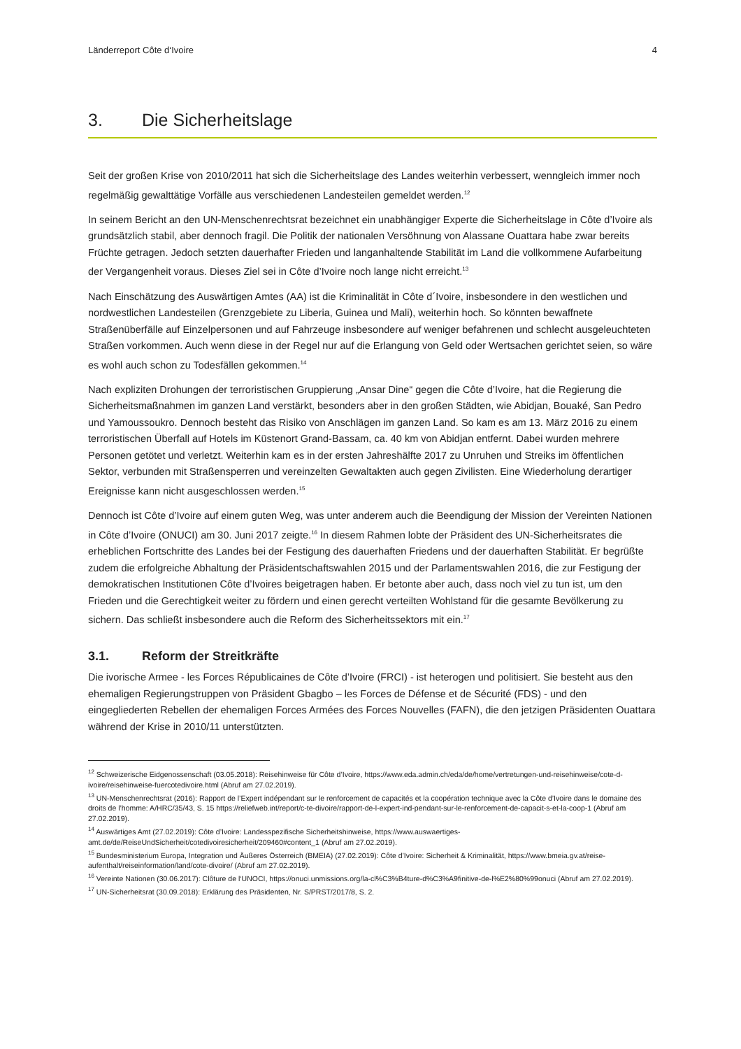Länderreport Côte d‘Ivoire 4
3. Die Sicherheitslage
Seit der großen Krise von 2010/2011 hat sich die Sicherheitslage des Landes weiterhin verbessert, wenngleich immer noch regelmäßig gewalttätige Vorfälle aus verschiedenen Landesteilen gemeldet werden.<sup>12</sup>
In seinem Bericht an den UN-Menschenrechtsrat bezeichnet ein unabhängiger Experte die Sicherheitslage in Côte d’Ivoire als grundsätzlich stabil, aber dennoch fragil. Die Politik der nationalen Versöhnung von Alassane Ouattara habe zwar bereits Früchte getragen. Jedoch setzten dauerhafter Frieden und langanhaltende Stabilität im Land die vollkommene Aufarbeitung der Vergangenheit voraus. Dieses Ziel sei in Côte d’Ivoire noch lange nicht erreicht.<sup>13</sup>
Nach Einschätzung des Auswärtigen Amtes (AA) ist die Kriminalität in Côte d´Ivoire, insbesondere in den westlichen und nordwestlichen Landesteilen (Grenzgebiete zu Liberia, Guinea und Mali), weiterhin hoch. So könnten bewaffnete Straßenüberfälle auf Einzelpersonen und auf Fahrzeuge insbesondere auf weniger befahrenen und schlecht ausgeleuchteten Straßen vorkommen. Auch wenn diese in der Regel nur auf die Erlangung von Geld oder Wertsachen gerichtet seien, so wäre es wohl auch schon zu Todesfällen gekommen.<sup>14</sup>
Nach expliziten Drohungen der terroristischen Gruppierung „Ansar Dine“ gegen die Côte d’Ivoire, hat die Regierung die Sicherheitsmaßnahmen im ganzen Land verstärkt, besonders aber in den großen Städten, wie Abidjan, Bouaké, San Pedro und Yamoussoukro. Dennoch besteht das Risiko von Anschlägen im ganzen Land. So kam es am 13. März 2016 zu einem terroristischen Überfall auf Hotels im Küstenort Grand-Bassam, ca. 40 km von Abidjan entfernt. Dabei wurden mehrere Personen getötet und verletzt. Weiterhin kam es in der ersten Jahreshälfte 2017 zu Unruhen und Streiks im öffentlichen Sektor, verbunden mit Straßensperren und vereinzelten Gewaltakten auch gegen Zivilisten. Eine Wiederholung derartiger Ereignisse kann nicht ausgeschlossen werden.<sup>15</sup>
Dennoch ist Côte d’Ivoire auf einem guten Weg, was unter anderem auch die Beendigung der Mission der Vereinten Nationen in Côte d’Ivoire (ONUCI) am 30. Juni 2017 zeigte.<sup>16</sup> In diesem Rahmen lobte der Präsident des UN-Sicherheitsrates die erheblichen Fortschritte des Landes bei der Festigung des dauerhaften Friedens und der dauerhaften Stabilität. Er begrüßte zudem die erfolgreiche Abhaltung der Präsidentschaftswahlen 2015 und der Parlamentswahlen 2016, die zur Festigung der demokratischen Institutionen Côte d’Ivoires beigetragen haben. Er betonte aber auch, dass noch viel zu tun ist, um den Frieden und die Gerechtigkeit weiter zu fördern und einen gerecht verteilten Wohlstand für die gesamte Bevölkerung zu sichern. Das schließt insbesondere auch die Reform des Sicherheitssektors mit ein.<sup>17</sup>
3.1. Reform der Streitkräfte
Die ivorische Armee - les Forces Républicaines de Côte d’Ivoire (FRCI) - ist heterogen und politisiert. Sie besteht aus den ehemaligen Regierungstruppen von Präsident Gbagbo – les Forces de Défense et de Sécurité (FDS) - und den eingegliederten Rebellen der ehemaligen Forces Armées des Forces Nouvelles (FAFN), die den jetzigen Präsidenten Ouattara während der Krise in 2010/11 unterstützten.
<sup>12</sup> Schweizerische Eidgenossenschaft (03.05.2018): Reisehinweise für Côte d’Ivoire, https://www.eda.admin.ch/eda/de/home/vertretungen-und-reisehinweise/cote-d-ivoire/reisehinweise-fuercotedivoire.html (Abruf am 27.02.2019).
<sup>13</sup> UN-Menschenrechtsrat (2016): Rapport de l’Expert indépendant sur le renforcement de capacités et la coopération technique avec la Côte d’Ivoire dans le domaine des droits de l’homme: A/HRC/35/43, S. 15 https://reliefweb.int/report/c-te-divoire/rapport-de-l-expert-ind-pendant-sur-le-renforcement-de-capacit-s-et-la-coop-1 (Abruf am 27.02.2019).
<sup>14</sup> Auswärtiges Amt (27.02.2019): Côte d’Ivoire: Landesspezifische Sicherheitshinweise, https://www.auswaertiges-amt.de/de/ReiseUndSicherheit/cotedivoiresicherheit/209460#content_1 (Abruf am 27.02.2019).
<sup>15</sup> Bundesministerium Europa, Integration und Äußeres Österreich (BMEIA) (27.02.2019): Côte d’Ivoire: Sicherheit & Kriminalität, https://www.bmeia.gv.at/reise-aufenthalt/reiseinformation/land/cote-divoire/ (Abruf am 27.02.2019).
<sup>16</sup> Vereinte Nationen (30.06.2017): Clôture de l‘UNOCI, https://onuci.unmissions.org/la-cl%C3%B4ture-d%C3%A9finitive-de-l%E2%80%99onuci (Abruf am 27.02.2019).
<sup>17</sup> UN-Sicherheitsrat (30.09.2018): Erklärung des Präsidenten, Nr. S/PRST/2017/8, S. 2.